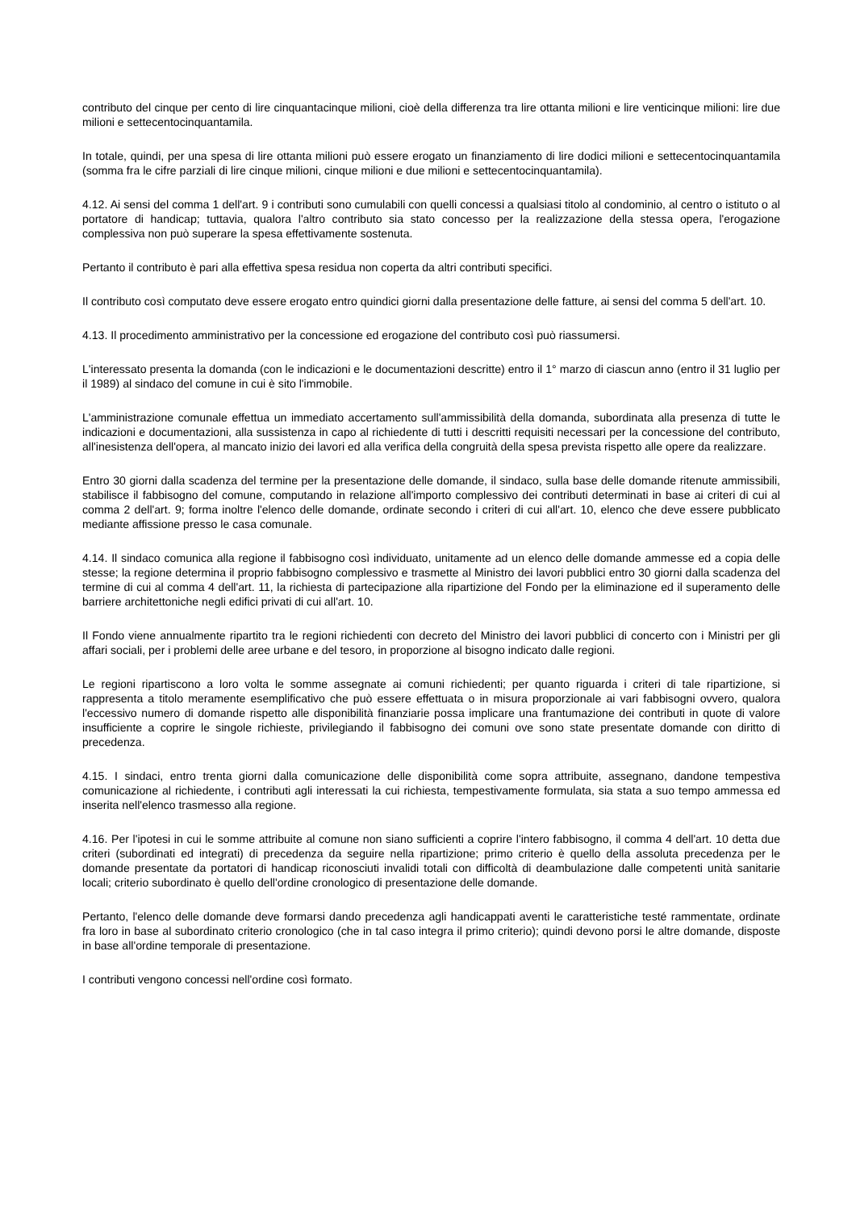contributo del cinque per cento di lire cinquantacinque milioni, cioè della differenza tra lire ottanta milioni e lire venticinque milioni: lire due milioni e settecentocinquantamila.
In totale, quindi, per una spesa di lire ottanta milioni può essere erogato un finanziamento di lire dodici milioni e settecentocinquantamila (somma fra le cifre parziali di lire cinque milioni, cinque milioni e due milioni e settecentocinquantamila).
4.12. Ai sensi del comma 1 dell'art. 9 i contributi sono cumulabili con quelli concessi a qualsiasi titolo al condominio, al centro o istituto o al portatore di handicap; tuttavia, qualora l'altro contributo sia stato concesso per la realizzazione della stessa opera, l'erogazione complessiva non può superare la spesa effettivamente sostenuta.
Pertanto il contributo è pari alla effettiva spesa residua non coperta da altri contributi specifici.
Il contributo così computato deve essere erogato entro quindici giorni dalla presentazione delle fatture, ai sensi del comma 5 dell'art. 10.
4.13. Il procedimento amministrativo per la concessione ed erogazione del contributo così può riassumersi.
L'interessato presenta la domanda (con le indicazioni e le documentazioni descritte) entro il 1° marzo di ciascun anno (entro il 31 luglio per il 1989) al sindaco del comune in cui è sito l'immobile.
L'amministrazione comunale effettua un immediato accertamento sull'ammissibilità della domanda, subordinata alla presenza di tutte le indicazioni e documentazioni, alla sussistenza in capo al richiedente di tutti i descritti requisiti necessari per la concessione del contributo, all'inesistenza dell'opera, al mancato inizio dei lavori ed alla verifica della congruità della spesa prevista rispetto alle opere da realizzare.
Entro 30 giorni dalla scadenza del termine per la presentazione delle domande, il sindaco, sulla base delle domande ritenute ammissibili, stabilisce il fabbisogno del comune, computando in relazione all'importo complessivo dei contributi determinati in base ai criteri di cui al comma 2 dell'art. 9; forma inoltre l'elenco delle domande, ordinate secondo i criteri di cui all'art. 10, elenco che deve essere pubblicato mediante affissione presso le casa comunale.
4.14. Il sindaco comunica alla regione il fabbisogno così individuato, unitamente ad un elenco delle domande ammesse ed a copia delle stesse; la regione determina il proprio fabbisogno complessivo e trasmette al Ministro dei lavori pubblici entro 30 giorni dalla scadenza del termine di cui al comma 4 dell'art. 11, la richiesta di partecipazione alla ripartizione del Fondo per la eliminazione ed il superamento delle barriere architettoniche negli edifici privati di cui all'art. 10.
Il Fondo viene annualmente ripartito tra le regioni richiedenti con decreto del Ministro dei lavori pubblici di concerto con i Ministri per gli affari sociali, per i problemi delle aree urbane e del tesoro, in proporzione al bisogno indicato dalle regioni.
Le regioni ripartiscono a loro volta le somme assegnate ai comuni richiedenti; per quanto riguarda i criteri di tale ripartizione, si rappresenta a titolo meramente esemplificativo che può essere effettuata o in misura proporzionale ai vari fabbisogni ovvero, qualora l'eccessivo numero di domande rispetto alle disponibilità finanziarie possa implicare una frantumazione dei contributi in quote di valore insufficiente a coprire le singole richieste, privilegiando il fabbisogno dei comuni ove sono state presentate domande con diritto di precedenza.
4.15. I sindaci, entro trenta giorni dalla comunicazione delle disponibilità come sopra attribuite, assegnano, dandone tempestiva comunicazione al richiedente, i contributi agli interessati la cui richiesta, tempestivamente formulata, sia stata a suo tempo ammessa ed inserita nell'elenco trasmesso alla regione.
4.16. Per l'ipotesi in cui le somme attribuite al comune non siano sufficienti a coprire l'intero fabbisogno, il comma 4 dell'art. 10 detta due criteri (subordinati ed integrati) di precedenza da seguire nella ripartizione; primo criterio è quello della assoluta precedenza per le domande presentate da portatori di handicap riconosciuti invalidi totali con difficoltà di deambulazione dalle competenti unità sanitarie locali; criterio subordinato è quello dell'ordine cronologico di presentazione delle domande.
Pertanto, l'elenco delle domande deve formarsi dando precedenza agli handicappati aventi le caratteristiche testé rammentate, ordinate fra loro in base al subordinato criterio cronologico (che in tal caso integra il primo criterio); quindi devono porsi le altre domande, disposte in base all'ordine temporale di presentazione.
I contributi vengono concessi nell'ordine così formato.